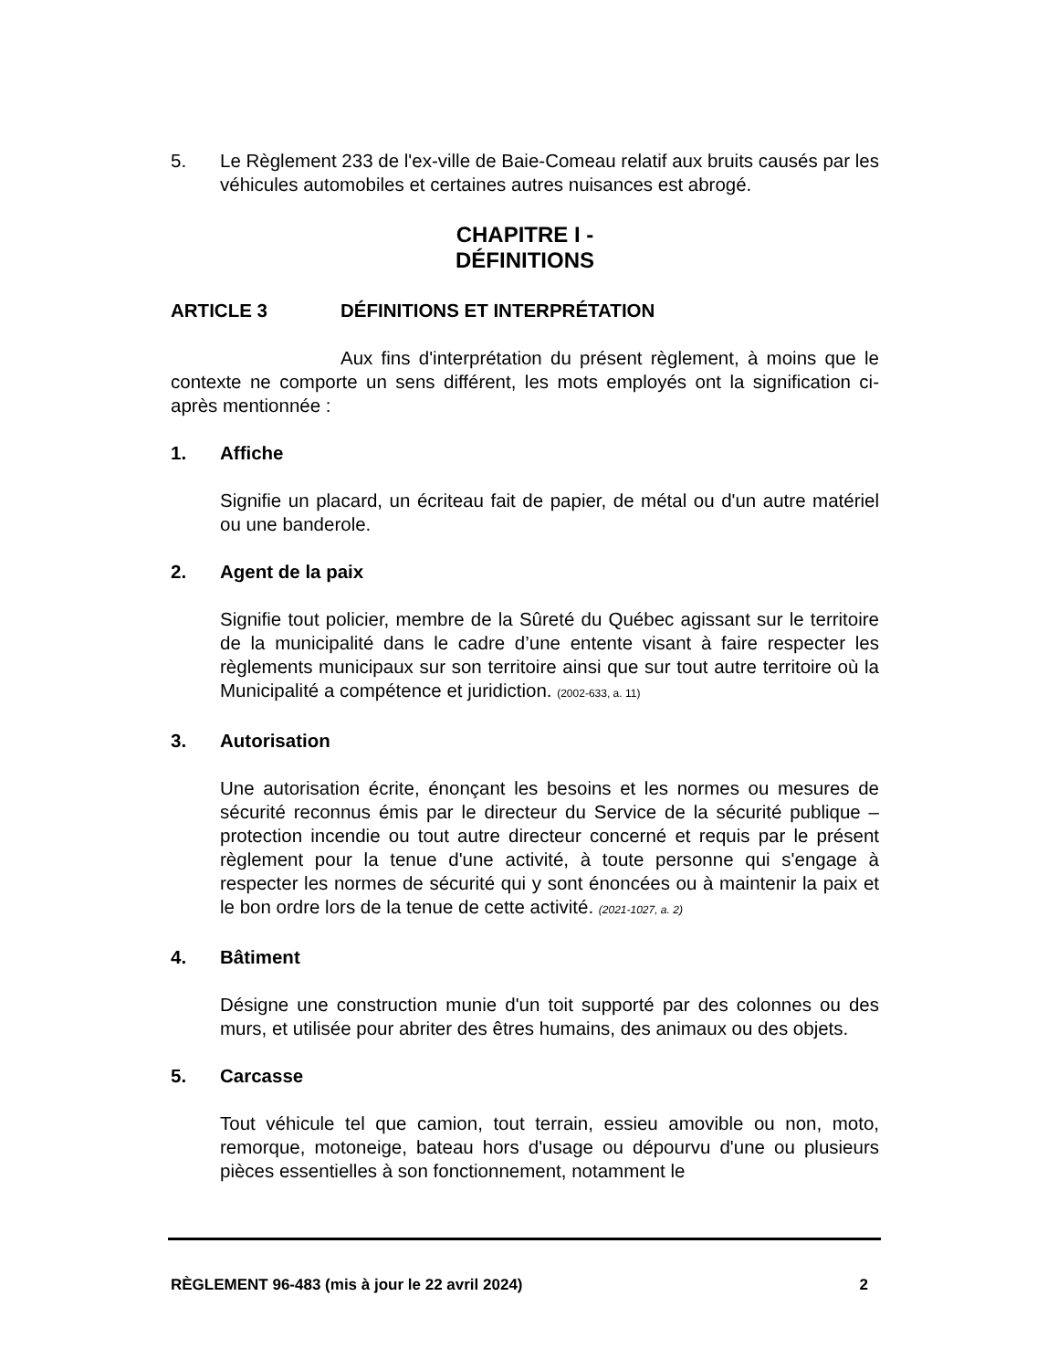5. Le Règlement 233 de l'ex-ville de Baie-Comeau relatif aux bruits causés par les véhicules automobiles et certaines autres nuisances est abrogé.
CHAPITRE I -
DÉFINITIONS
ARTICLE 3 DÉFINITIONS ET INTERPRÉTATION
Aux fins d'interprétation du présent règlement, à moins que le contexte ne comporte un sens différent, les mots employés ont la signification ci-après mentionnée :
1. Affiche
Signifie un placard, un écriteau fait de papier, de métal ou d'un autre matériel ou une banderole.
2. Agent de la paix
Signifie tout policier, membre de la Sûreté du Québec agissant sur le territoire de la municipalité dans le cadre d’une entente visant à faire respecter les règlements municipaux sur son territoire ainsi que sur tout autre territoire où la Municipalité a compétence et juridiction. (2002-633, a. 11)
3. Autorisation
Une autorisation écrite, énonçant les besoins et les normes ou mesures de sécurité reconnus émis par le directeur du Service de la sécurité publique – protection incendie ou tout autre directeur concerné et requis par le présent règlement pour la tenue d'une activité, à toute personne qui s'engage à respecter les normes de sécurité qui y sont énoncées ou à maintenir la paix et le bon ordre lors de la tenue de cette activité. (2021-1027, a. 2)
4. Bâtiment
Désigne une construction munie d'un toit supporté par des colonnes ou des murs, et utilisée pour abriter des êtres humains, des animaux ou des objets.
5. Carcasse
Tout véhicule tel que camion, tout terrain, essieu amovible ou non, moto, remorque, motoneige, bateau hors d'usage ou dépourvu d'une ou plusieurs pièces essentielles à son fonctionnement, notamment le
RÈGLEMENT 96-483 (mis à jour le 22 avril 2024) 2